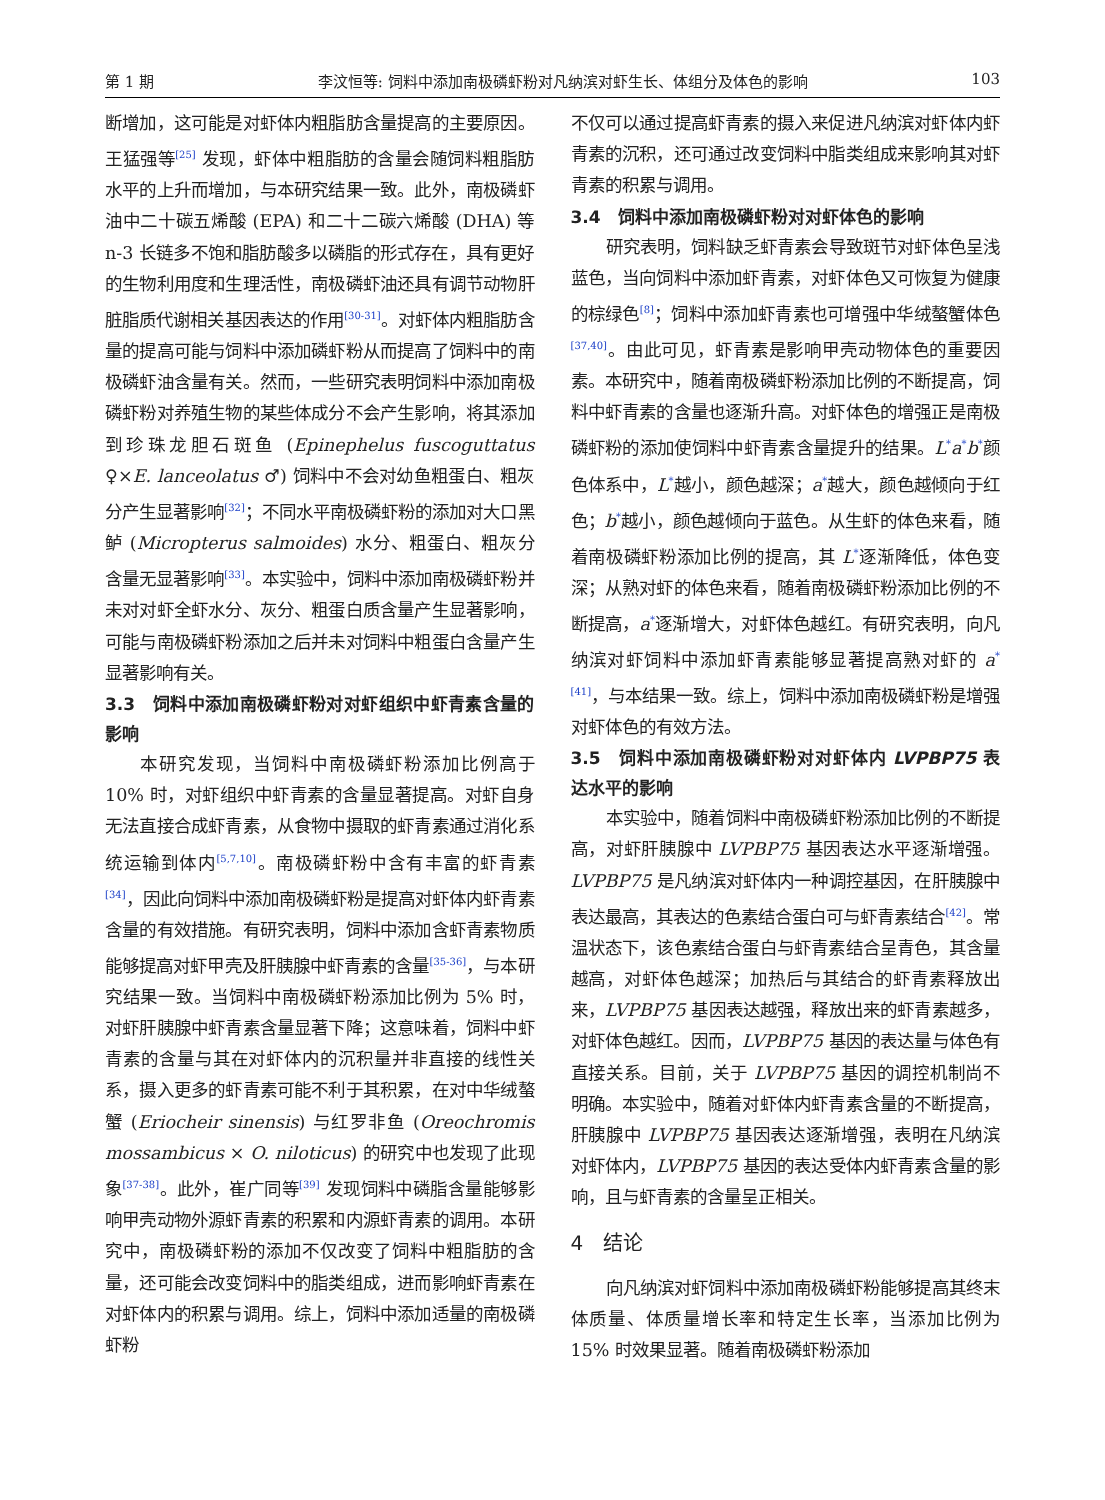第 1 期 李汶恒等: 饲料中添加南极磷虾粉对凡纳滨对虾生长、体组分及体色的影响 103
断增加，这可能是对虾体内粗脂肪含量提高的主要原因。王猛强等<sup>[25]</sup> 发现，虾体中粗脂肪的含量会随饲料粗脂肪水平的上升而增加，与本研究结果一致。此外，南极磷虾油中二十碳五烯酸 (EPA) 和二十二碳六烯酸 (DHA) 等 n-3 长链多不饱和脂肪酸多以磷脂的形式存在，具有更好的生物利用度和生理活性，南极磷虾油还具有调节动物肝脏脂质代谢相关基因表达的作用<sup>[30-31]</sup>。对虾体内粗脂肪含量的提高可能与饲料中添加磷虾粉从而提高了饲料中的南极磷虾油含量有关。然而，一些研究表明饲料中添加南极磷虾粉对养殖生物的某些体成分不会产生影响，将其添加到珍珠龙胆石斑鱼 (Epinephelus fuscoguttatus ♀×E. lanceolatus ♂) 饲料中不会对幼鱼粗蛋白、粗灰分产生显著影响<sup>[32]</sup>；不同水平南极磷虾粉的添加对大口黑鲈 (Micropterus salmoides) 水分、粗蛋白、粗灰分含量无显著影响<sup>[33]</sup>。本实验中，饲料中添加南极磷虾粉并未对对虾全虾水分、灰分、粗蛋白质含量产生显著影响，可能与南极磷虾粉添加之后并未对饲料中粗蛋白含量产生显著影响有关。
3.3　饲料中添加南极磷虾粉对对虾组织中虾青素含量的影响
本研究发现，当饲料中南极磷虾粉添加比例高于 10% 时，对虾组织中虾青素的含量显著提高。对虾自身无法直接合成虾青素，从食物中摄取的虾青素通过消化系统运输到体内<sup>[5,7,10]</sup>。南极磷虾粉中含有丰富的虾青素<sup>[34]</sup>，因此向饲料中添加南极磷虾粉是提高对虾体内虾青素含量的有效措施。有研究表明，饲料中添加含虾青素物质能够提高对虾甲壳及肝胰腺中虾青素的含量<sup>[35-36]</sup>，与本研究结果一致。当饲料中南极磷虾粉添加比例为 5% 时，对虾肝胰腺中虾青素含量显著下降；这意味着，饲料中虾青素的含量与其在对虾体内的沉积量并非直接的线性关系，摄入更多的虾青素可能不利于其积累，在对中华绒螯蟹 (Eriocheir sinensis) 与红罗非鱼 (Oreochromis mossambicus × O. niloticus) 的研究中也发现了此现象<sup>[37-38]</sup>。此外，崔广同等<sup>[39]</sup> 发现饲料中磷脂含量能够影响甲壳动物外源虾青素的积累和内源虾青素的调用。本研究中，南极磷虾粉的添加不仅改变了饲料中粗脂肪的含量，还可能会改变饲料中的脂类组成，进而影响虾青素在对虾体内的积累与调用。综上，饲料中添加适量的南极磷虾粉
不仅可以通过提高虾青素的摄入来促进凡纳滨对虾体内虾青素的沉积，还可通过改变饲料中脂类组成来影响其对虾青素的积累与调用。
3.4　饲料中添加南极磷虾粉对对虾体色的影响
研究表明，饲料缺乏虾青素会导致斑节对虾体色呈浅蓝色，当向饲料中添加虾青素，对虾体色又可恢复为健康的棕绿色<sup>[8]</sup>；饲料中添加虾青素也可增强中华绒螯蟹体色<sup>[37,40]</sup>。由此可见，虾青素是影响甲壳动物体色的重要因素。本研究中，随着南极磷虾粉添加比例的不断提高，饲料中虾青素的含量也逐渐升高。对虾体色的增强正是南极磷虾粉的添加使饲料中虾青素含量提升的结果。L<sup>*</sup>a<sup>*</sup>b<sup>*</sup>颜色体系中，L<sup>*</sup>越小，颜色越深；a<sup>*</sup>越大，颜色越倾向于红色；b<sup>*</sup>越小，颜色越倾向于蓝色。从生虾的体色来看，随着南极磷虾粉添加比例的提高，其 L<sup>*</sup>逐渐降低，体色变深；从熟对虾的体色来看，随着南极磷虾粉添加比例的不断提高，a<sup>*</sup>逐渐增大，对虾体色越红。有研究表明，向凡纳滨对虾饲料中添加虾青素能够显著提高熟对虾的 a<sup>*[41]</sup>，与本结果一致。综上，饲料中添加南极磷虾粉是增强对虾体色的有效方法。
3.5　饲料中添加南极磷虾粉对对虾体内 LVPBP75 表达水平的影响
本实验中，随着饲料中南极磷虾粉添加比例的不断提高，对虾肝胰腺中 LVPBP75 基因表达水平逐渐增强。LVPBP75 是凡纳滨对虾体内一种调控基因，在肝胰腺中表达最高，其表达的色素结合蛋白可与虾青素结合<sup>[42]</sup>。常温状态下，该色素结合蛋白与虾青素结合呈青色，其含量越高，对虾体色越深；加热后与其结合的虾青素释放出来，LVPBP75 基因表达越强，释放出来的虾青素越多，对虾体色越红。因而，LVPBP75 基因的表达量与体色有直接关系。目前，关于 LVPBP75 基因的调控机制尚不明确。本实验中，随着对虾体内虾青素含量的不断提高，肝胰腺中 LVPBP75 基因表达逐渐增强，表明在凡纳滨对虾体内，LVPBP75 基因的表达受体内虾青素含量的影响，且与虾青素的含量呈正相关。
4　结论
向凡纳滨对虾饲料中添加南极磷虾粉能够提高其终末体质量、体质量增长率和特定生长率，当添加比例为 15% 时效果显著。随着南极磷虾粉添加